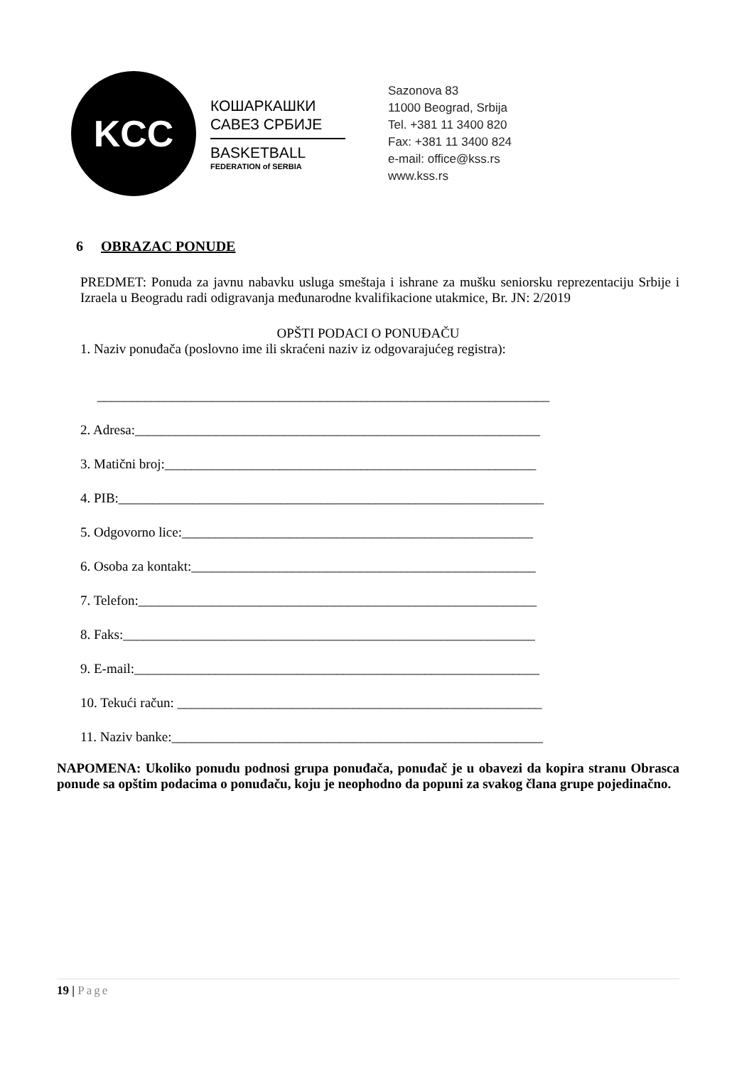KCC
КОШАРКАШКИ
САВЕЗ СРБИЈЕ
BASKETBALL
FEDERATION of SERBIA
Sazonova 83
11000 Beograd, Srbija
Tel. +381 11 3400 820
Fax: +381 11 3400 824
e-mail: office@kss.rs
www.kss.rs
6 OBRAZAC PONUDE
PREDMET: Ponuda za javnu nabavku usluga smeštaja i ishrane za mušku seniorsku reprezentaciju Srbije i Izraela u Beogradu radi odigravanja međunarodne kvalifikacione utakmice, Br. JN: 2/2019
OPŠTI PODACI O PONUĐAČU
1. Naziv ponuđača (poslovno ime ili skraćeni naziv iz odgovarajućeg registra):
___________________________________________________________________
2. Adresa:____________________________________________________________
3. Matični broj:_______________________________________________________
4. PIB:_______________________________________________________________
5. Odgovorno lice:____________________________________________________
6. Osoba za kontakt:___________________________________________________
7. Telefon:___________________________________________________________
8. Faks:_____________________________________________________________
9. E-mail:____________________________________________________________
10. Tekući račun: ______________________________________________________
11. Naziv banke:_______________________________________________________
NAPOMENA: Ukoliko ponudu podnosi grupa ponuđača, ponuđač je u obavezi da kopira stranu Obrasca ponude sa opštim podacima o ponuđaču, koju je neophodno da popuni za svakog člana grupe pojedinačno.
19 | Page